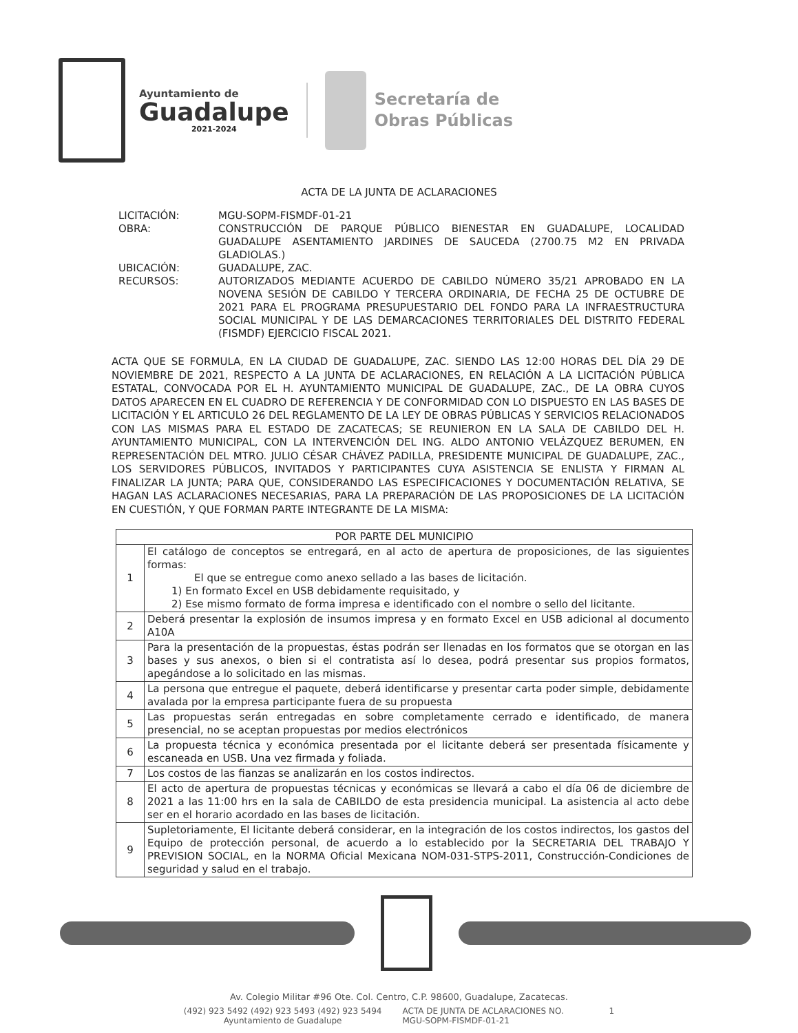Ayuntamiento de
Guadalupe
2021-2024
Secretaría de
Obras Públicas
ACTA DE LA JUNTA DE ACLARACIONES
| LICITACIÓN: | MGU-SOPM-FISMDF-01-21 |
| OBRA: | CONSTRUCCIÓN DE PARQUE PÚBLICO BIENESTAR EN GUADALUPE, LOCALIDAD GUADALUPE ASENTAMIENTO JARDINES DE SAUCEDA (2700.75 M2 EN PRIVADA GLADIOLAS.) |
| UBICACIÓN: | GUADALUPE, ZAC. |
| RECURSOS: | AUTORIZADOS MEDIANTE ACUERDO DE CABILDO NÚMERO 35/21 APROBADO EN LA NOVENA SESIÓN DE CABILDO Y TERCERA ORDINARIA, DE FECHA 25 DE OCTUBRE DE 2021 PARA EL PROGRAMA PRESUPUESTARIO DEL FONDO PARA LA INFRAESTRUCTURA SOCIAL MUNICIPAL Y DE LAS DEMARCACIONES TERRITORIALES DEL DISTRITO FEDERAL (FISMDF) EJERCICIO FISCAL 2021. |
ACTA QUE SE FORMULA, EN LA CIUDAD DE GUADALUPE, ZAC. SIENDO LAS 12:00 HORAS DEL DÍA 29 DE NOVIEMBRE DE 2021, RESPECTO A LA JUNTA DE ACLARACIONES, EN RELACIÓN A LA LICITACIÓN PÚBLICA ESTATAL, CONVOCADA POR EL H. AYUNTAMIENTO MUNICIPAL DE GUADALUPE, ZAC., DE LA OBRA CUYOS DATOS APARECEN EN EL CUADRO DE REFERENCIA Y DE CONFORMIDAD CON LO DISPUESTO EN LAS BASES DE LICITACIÓN Y EL ARTICULO 26 DEL REGLAMENTO DE LA LEY DE OBRAS PÚBLICAS Y SERVICIOS RELACIONADOS CON LAS MISMAS PARA EL ESTADO DE ZACATECAS; SE REUNIERON EN LA SALA DE CABILDO DEL H. AYUNTAMIENTO MUNICIPAL, CON LA INTERVENCIÓN DEL ING. ALDO ANTONIO VELÁZQUEZ BERUMEN, EN REPRESENTACIÓN DEL MTRO. JULIO CÉSAR CHÁVEZ PADILLA, PRESIDENTE MUNICIPAL DE GUADALUPE, ZAC., LOS SERVIDORES PÚBLICOS, INVITADOS Y PARTICIPANTES CUYA ASISTENCIA SE ENLISTA Y FIRMAN AL FINALIZAR LA JUNTA; PARA QUE, CONSIDERANDO LAS ESPECIFICACIONES Y DOCUMENTACIÓN RELATIVA, SE HAGAN LAS ACLARACIONES NECESARIAS, PARA LA PREPARACIÓN DE LAS PROPOSICIONES DE LA LICITACIÓN EN CUESTIÓN, Y QUE FORMAN PARTE INTEGRANTE DE LA MISMA:
| POR PARTE DEL MUNICIPIO | |
| --- | --- |
| 1 | El catálogo de conceptos se entregará, en al acto de apertura de proposiciones, de las siguientes formas: El que se entregue como anexo sellado a las bases de licitación. 1) En formato Excel en USB debidamente requisitado, y 2) Ese mismo formato de forma impresa e identificado con el nombre o sello del licitante. |
| 2 | Deberá presentar la explosión de insumos impresa y en formato Excel en USB adicional al documento A10A |
| 3 | Para la presentación de la propuestas, éstas podrán ser llenadas en los formatos que se otorgan en las bases y sus anexos, o bien si el contratista así lo desea, podrá presentar sus propios formatos, apegándose a lo solicitado en las mismas. |
| 4 | La persona que entregue el paquete, deberá identificarse y presentar carta poder simple, debidamente avalada por la empresa participante fuera de su propuesta |
| 5 | Las propuestas serán entregadas en sobre completamente cerrado e identificado, de manera presencial, no se aceptan propuestas por medios electrónicos |
| 6 | La propuesta técnica y económica presentada por el licitante deberá ser presentada físicamente y escaneada en USB. Una vez firmada y foliada. |
| 7 | Los costos de las fianzas se analizarán en los costos indirectos. |
| 8 | El acto de apertura de propuestas técnicas y económicas se llevará a cabo el día 06 de diciembre de 2021 a las 11:00 hrs en la sala de CABILDO de esta presidencia municipal. La asistencia al acto debe ser en el horario acordado en las bases de licitación. |
| 9 | Supletoriamente, El licitante deberá considerar, en la integración de los costos indirectos, los gastos del Equipo de protección personal, de acuerdo a lo establecido por la SECRETARIA DEL TRABAJO Y PREVISION SOCIAL, en la NORMA Oficial Mexicana NOM-031-STPS-2011, Construcción-Condiciones de seguridad y salud en el trabajo. |
Av. Colegio Militar #96 Ote. Col. Centro, C.P. 98600, Guadalupe, Zacatecas.
(492) 923 5492 (492) 923 5493 (492) 923 5494
Ayuntamiento de Guadalupe
ACTA DE JUNTA DE ACLARACIONES NO. MGU-SOPM-FISMDF-01-21
1